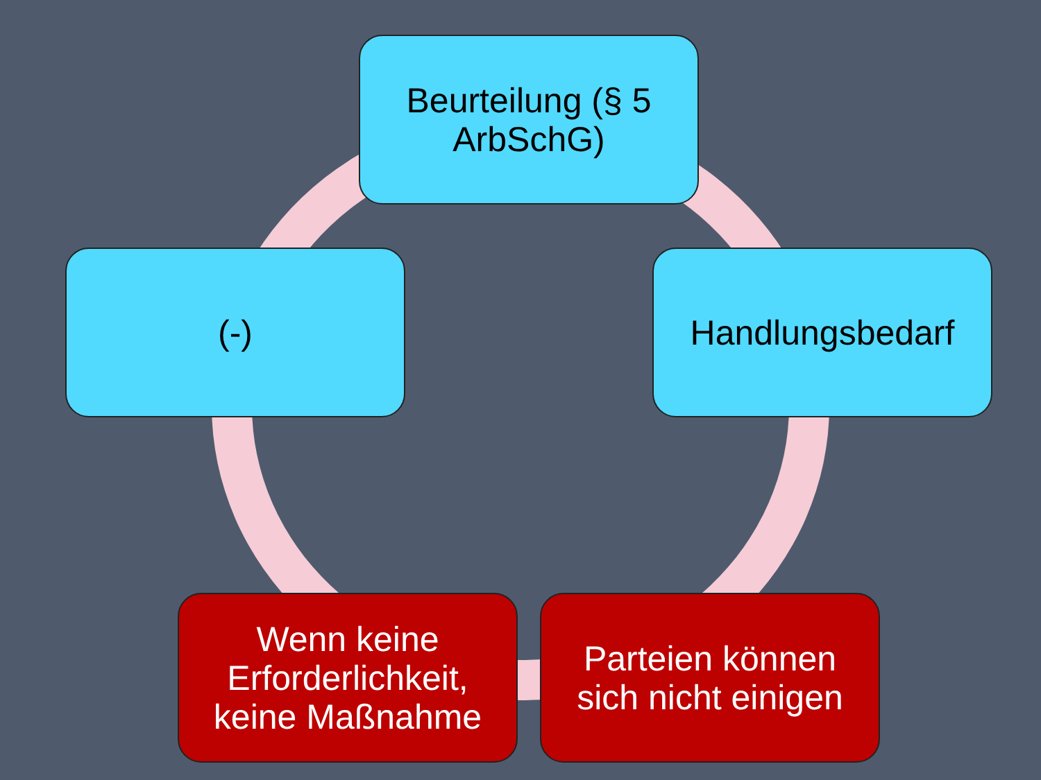Beurteilung (§ 5
ArbSchG)
Handlungsbedarf
Parteien können
sich nicht einigen
Wenn keine
Erforderlichkeit,
keine Maßnahme
(-)